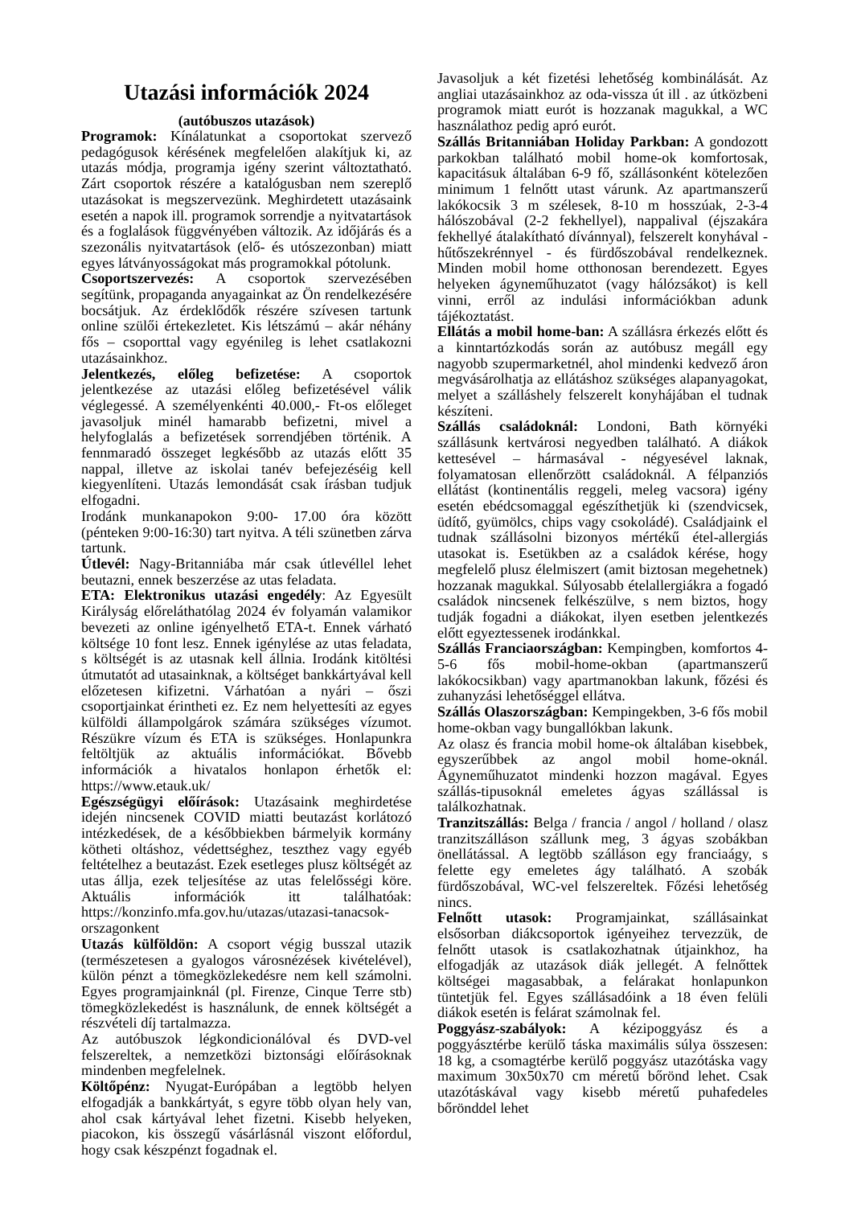Utazási információk 2024
(autóbuszos utazások)
Programok: Kínálatunkat a csoportokat szervező pedagógusok kérésének megfelelően alakítjuk ki, az utazás módja, programja igény szerint változtatható. Zárt csoportok részére a katalógusban nem szereplő utazásokat is megszervezünk. Meghirdetett utazásaink esetén a napok ill. programok sorrendje a nyitvatartások és a foglalások függvényében változik. Az időjárás és a szezonális nyitvatartások (elő- és utószezonban) miatt egyes látványosságokat más programokkal pótolunk.
Csoportszervezés: A csoportok szervezésében segítünk, propaganda anyagainkat az Ön rendelkezésére bocsátjuk. Az érdeklődők részére szívesen tartunk online szülői értekezletet. Kis létszámú – akár néhány fős – csoporttal vagy egyénileg is lehet csatlakozni utazásainkhoz.
Jelentkezés, előleg befizetése: A csoportok jelentkezése az utazási előleg befizetésével válik véglegessé. A személyenkénti 40.000,- Ft-os előleget javasoljuk minél hamarabb befizetni, mivel a helyfoglalás a befizetések sorrendjében történik. A fennmaradó összeget legkésőbb az utazás előtt 35 nappal, illetve az iskolai tanév befejezéséig kell kiegyenlíteni. Utazás lemondását csak írásban tudjuk elfogadni.
Irodánk munkanapokon 9:00- 17.00 óra között (pénteken 9:00-16:30) tart nyitva. A téli szünetben zárva tartunk.
Útlevél: Nagy-Britanniába már csak útlevéllel lehet beutazni, ennek beszerzése az utas feladata.
ETA: Elektronikus utazási engedély: Az Egyesült Királyság előreláthatólag 2024 év folyamán valamikor bevezeti az online igényelhető ETA-t. Ennek várható költsége 10 font lesz. Ennek igénylése az utas feladata, s költségét is az utasnak kell állnia. Irodánk kitöltési útmutatót ad utasainknak, a költséget bankkártyával kell előzetesen kifizetni. Várhatóan a nyári – őszi csoportjainkat érintheti ez. Ez nem helyettesíti az egyes külföldi állampolgárok számára szükséges vízumot. Részükre vízum és ETA is szükséges. Honlapunkra feltöltjük az aktuális információkat. Bővebb információk a hivatalos honlapon érhetők el: https://www.etauk.uk/
Egészségügyi előírások: Utazásaink meghirdetése idején nincsenek COVID miatti beutazást korlátozó intézkedések, de a későbbiekben bármelyik kormány kötheti oltáshoz, védettséghez, teszthez vagy egyéb feltételhez a beutazást. Ezek esetleges plusz költségét az utas állja, ezek teljesítése az utas felelősségi köre. Aktuális információk itt találhatóak: https://konzinfo.mfa.gov.hu/utazas/utazasi-tanacsok-orszagonkent
Utazás külföldön: A csoport végig busszal utazik (természetesen a gyalogos városnézések kivételével), külön pénzt a tömegközlekedésre nem kell számolni. Egyes programjainknál (pl. Firenze, Cinque Terre stb) tömegközlekedést is használunk, de ennek költségét a részvételi díj tartalmazza.
Az autóbuszok légkondicionálóval és DVD-vel felszereltek, a nemzetközi biztonsági előírásoknak mindenben megfelelnek.
Költőpénz: Nyugat-Európában a legtöbb helyen elfogadják a bankkártyát, s egyre több olyan hely van, ahol csak kártyával lehet fizetni. Kisebb helyeken, piacokon, kis összegű vásárlásnál viszont előfordul, hogy csak készpénzt fogadnak el.
Javasoljuk a két fizetési lehetőség kombinálását. Az angliai utazásainkhoz az oda-vissza út ill . az útközbeni programok miatt eurót is hozzanak magukkal, a WC használathoz pedig apró eurót.
Szállás Britanniában Holiday Parkban: A gondozott parkokban található mobil home-ok komfortosak, kapacitásuk általában 6-9 fő, szállásonként kötelezően minimum 1 felnőtt utast várunk. Az apartmanszerű lakókocsik 3 m szélesek, 8-10 m hosszúak, 2-3-4 hálószobával (2-2 fekhellyel), nappalival (éjszakára fekhellyé átalakítható dívánnyal), felszerelt konyhával - hűtőszekrénnyel - és fürdőszobával rendelkeznek. Minden mobil home otthonosan berendezett. Egyes helyeken ágyneműhuzatot (vagy hálózsákot) is kell vinni, erről az indulási információkban adunk tájékoztatást.
Ellátás a mobil home-ban: A szállásra érkezés előtt és a kinntartózkodás során az autóbusz megáll egy nagyobb szupermarketnél, ahol mindenki kedvező áron megvásárolhatja az ellátáshoz szükséges alapanyagokat, melyet a szálláshely felszerelt konyhájában el tudnak készíteni.
Szállás családoknál: Londoni, Bath környéki szállásunk kertvárosi negyedben található. A diákok kettesével – hármasával - négyesével laknak, folyamatosan ellenőrzött családoknál. A félpanziós ellátást (kontinentális reggeli, meleg vacsora) igény esetén ebédcsomaggal egészíthetjük ki (szendvicsek, üdítő, gyümölcs, chips vagy csokoládé). Családjaink el tudnak szállásolni bizonyos mértékű étel-allergiás utasokat is. Esetükben az a családok kérése, hogy megfelelő plusz élelmiszert (amit biztosan megehetnek) hozzanak magukkal. Súlyosabb ételallergiákra a fogadó családok nincsenek felkészülve, s nem biztos, hogy tudják fogadni a diákokat, ilyen esetben jelentkezés előtt egyeztessenek irodánkkal.
Szállás Franciaországban: Kempingben, komfortos 4-5-6 fős mobil-home-okban (apartmanszerű lakókocsikban) vagy apartmanokban lakunk, főzési és zuhanyzási lehetőséggel ellátva.
Szállás Olaszországban: Kempingekben, 3-6 fős mobil home-okban vagy bungallókban lakunk.
Az olasz és francia mobil home-ok általában kisebbek, egyszerűbbek az angol mobil home-oknál. Ágyneműhuzatot mindenki hozzon magával. Egyes szállás-tipusoknál emeletes ágyas szállással is találkozhatnak.
Tranzitszállás: Belga / francia / angol / holland / olasz tranzitszálláson szállunk meg, 3 ágyas szobákban önellátással. A legtöbb szálláson egy franciaágy, s felette egy emeletes ágy található. A szobák fürdőszobával, WC-vel felszereltek. Főzési lehetőség nincs.
Felnőtt utasok: Programjainkat, szállásainkat elsősorban diákcsoportok igényeihez tervezzük, de felnőtt utasok is csatlakozhatnak útjainkhoz, ha elfogadják az utazások diák jellegét. A felnőttek költségei magasabbak, a felárakat honlapunkon tüntetjük fel. Egyes szállásadóink a 18 éven felüli diákok esetén is felárat számolnak fel.
Poggyász-szabályok: A kézipoggyász és a poggyásztérbe kerülő táska maximális súlya összesen: 18 kg, a csomagtérbe kerülő poggyász utazótáska vagy maximum 30x50x70 cm méretű bőrönd lehet. Csak utazótáskával vagy kisebb méretű puhafedeles bőrönddel lehet